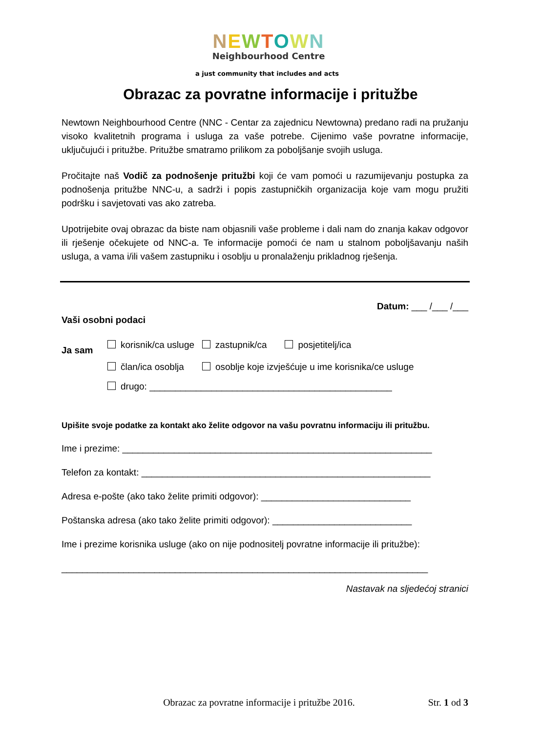NEWTOWN
Neighbourhood Centre
a just community that includes and acts
Obrazac za povratne informacije i pritužbe
Newtown Neighbourhood Centre (NNC - Centar za zajednicu Newtowna) predano radi na pružanju visoko kvalitetnih programa i usluga za vaše potrebe. Cijenimo vaše povratne informacije, uključujući i pritužbe. Pritužbe smatramo prilikom za poboljšanje svojih usluga.
Pročitajte naš Vodič za podnošenje pritužbi koji će vam pomoći u razumijevanju postupka za podnošenja pritužbe NNC-u, a sadrži i popis zastupničkih organizacija koje vam mogu pružiti podršku i savjetovati vas ako zatreba.
Upotrijebite ovaj obrazac da biste nam objasnili vaše probleme i dali nam do znanja kakav odgovor ili rješenje očekujete od NNC-a. Te informacije pomoći će nam u stalnom poboljšavanju naših usluga, a vama i/ili vašem zastupniku i osoblju u pronalaženju prikladnog rješenja.
Datum: ___ /___ /___
Vaši osobni podaci
Ja sam
korisnik/ca usluge zastupnik/ca posjetitelj/ica
član/ica osoblja osoblje koje izvješćuje u ime korisnika/ce usluge
drugo: _______________________________________________
Upišite svoje podatke za kontakt ako želite odgovor na vašu povratnu informaciju ili pritužbu.
Ime i prezime: ____________________________________________________________
Telefon za kontakt: ________________________________________________________
Adresa e-pošte (ako tako želite primiti odgovor): _____________________________
Poštanska adresa (ako tako želite primiti odgovor): ___________________________
Ime i prezime korisnika usluge (ako on nije podnositelj povratne informacije ili pritužbe):
_______________________________________________________________________
Nastavak na sljedećoj stranici
Obrazac za povratne informacije i pritužbe 2016. Str. 1 od 3